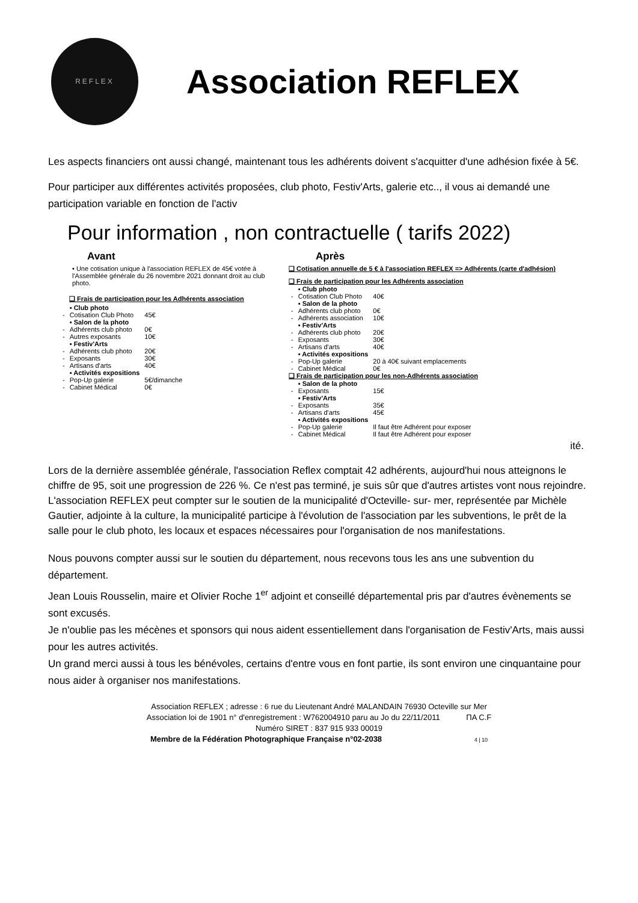REFLEX
Association REFLEX
Les aspects financiers ont aussi changé, maintenant tous les adhérents doivent s'acquitter d'une adhésion fixée à 5€.
Pour participer aux différentes activités proposées, club photo, Festiv'Arts, galerie etc.., il vous ai demandé une participation variable en fonction de l'activ
Pour information , non contractuelle ( tarifs 2022)
Avant
• Une cotisation unique à l'association REFLEX de 45€ votée à l'Assemblée générale du 26 novembre 2021 donnant droit au club photo.
❑ Frais de participation pour les Adhérents association
| | ▪ Club photo | |
| - | Cotisation Club Photo | 45€ |
| | ▪ Salon de la photo | |
| - | Adhérents club photo | 0€ |
| - | Autres exposants | 10€ |
| | ▪ Festiv'Arts | |
| - | Adhérents club photo | 20€ |
| - | Exposants | 30€ |
| - | Artisans d'arts | 40€ |
| | ▪ Activités expositions | |
| - | Pop-Up galerie | 5€/dimanche |
| - | Cabinet Médical | 0€ |
Après
❑ Cotisation annuelle de 5 € à l'association REFLEX => Adhérents (carte d'adhésion)
❑ Frais de participation pour les Adhérents association
| | ▪ Club photo | |
| - | Cotisation Club Photo | 40€ |
| | ▪ Salon de la photo | |
| - | Adhérents club photo | 0€ |
| - | Adhérents association | 10€ |
| | ▪ Festiv'Arts | |
| - | Adhérents club photo | 20€ |
| - | Exposants | 30€ |
| - | Artisans d'arts | 40€ |
| | ▪ Activités expositions | |
| - | Pop-Up galerie | 20 à 40€ suivant emplacements |
| - | Cabinet Médical | 0€ |
❑ Frais de participation pour les non-Adhérents association
| | ▪ Salon de la photo | |
| - | Exposants | 15€ |
| | ▪ Festiv'Arts | |
| - | Exposants | 35€ |
| - | Artisans d'arts | 45€ |
| | ▪ Activités expositions | |
| - | Pop-Up galerie | Il faut être Adhérent pour exposer |
| - | Cabinet Médical | Il faut être Adhérent pour exposer |
ité.
Lors de la dernière assemblée générale, l'association Reflex comptait 42 adhérents, aujourd'hui nous atteignons le chiffre de 95, soit une progression de 226 %. Ce n'est pas terminé, je suis sûr que d'autres artistes vont nous rejoindre.
L'association REFLEX peut compter sur le soutien de la municipalité d'Octeville- sur- mer, représentée par Michèle Gautier, adjointe à la culture, la municipalité participe à l'évolution de l'association par les subventions, le prêt de la salle pour le club photo, les locaux et espaces nécessaires pour l'organisation de nos manifestations.
Nous pouvons compter aussi sur le soutien du département, nous recevons tous les ans une subvention du département.
Jean Louis Rousselin, maire et Olivier Roche 1<sup>er</sup> adjoint et conseillé départemental pris par d'autres évènements se sont excusés.
Je n'oublie pas les mécènes et sponsors qui nous aident essentiellement dans l'organisation de Festiv'Arts, mais aussi pour les autres activités.
Un grand merci aussi à tous les bénévoles, certains d'entre vous en font partie, ils sont environ une cinquantaine pour nous aider à organiser nos manifestations.
Association REFLEX ; adresse : 6 rue du Lieutenant André MALANDAIN 76930 Octeville sur Mer
Association loi de 1901 n° d'enregistrement : W762004910 paru au Jo du 22/11/2011 ΠA C.F
Numéro SIRET : 837 915 933 00019
Membre de la Fédération Photographique Française n°02-2038 4 | 10